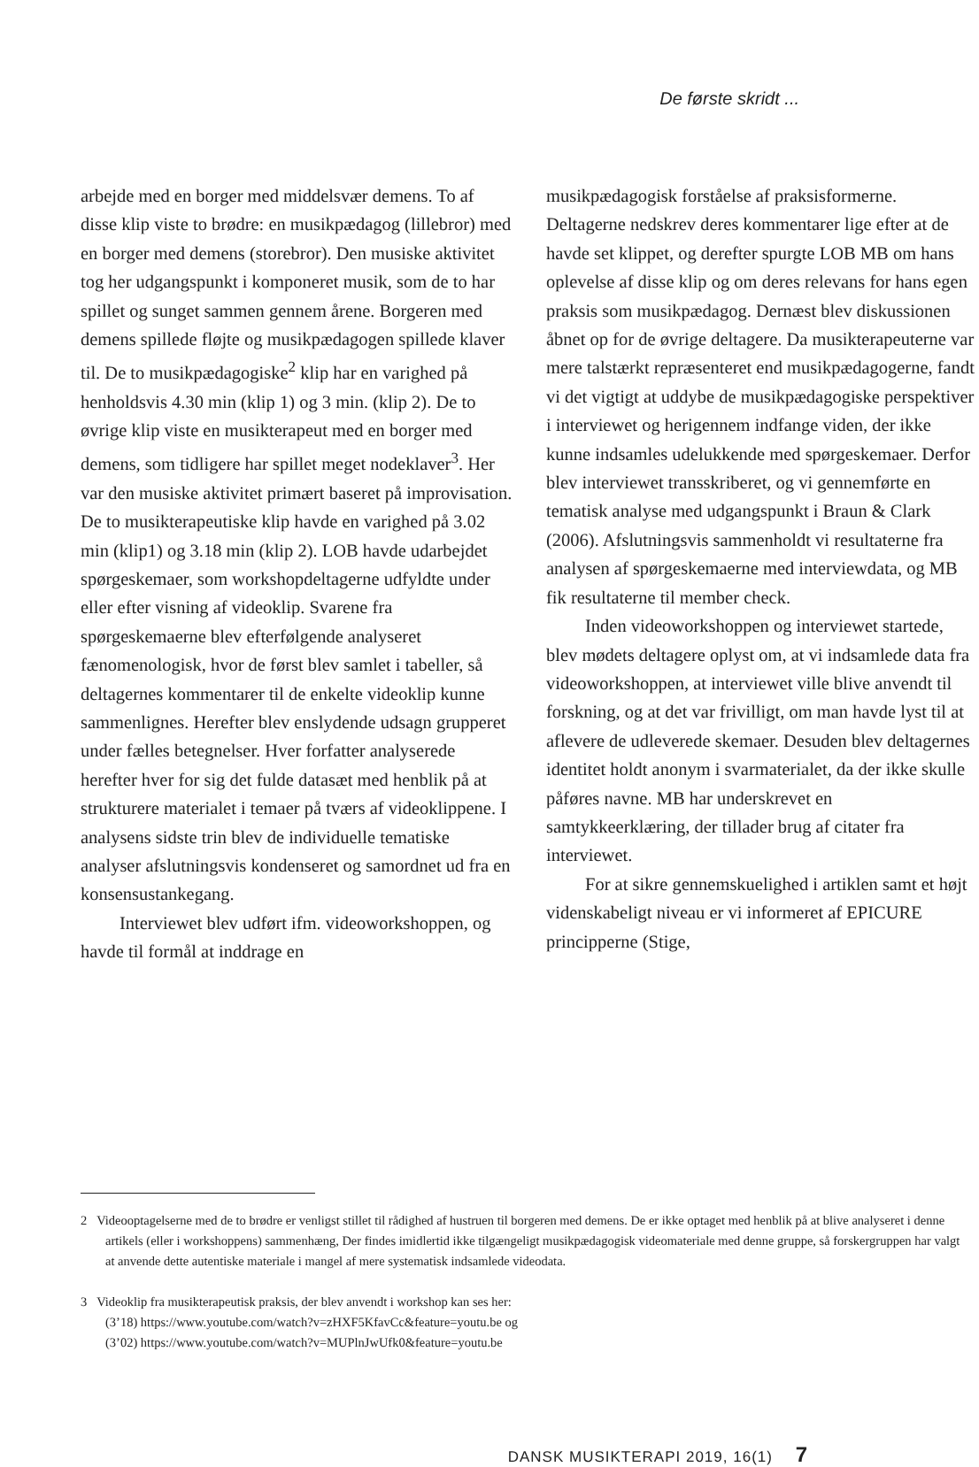De første skridt ...
arbejde med en borger med middelsvær demens. To af disse klip viste to brødre: en musikpædagog (lillebror) med en borger med demens (storebror). Den musiske aktivitet tog her udgangspunkt i komponeret musik, som de to har spillet og sunget sammen gennem årene. Borgeren med demens spillede fløjte og musikpædagogen spillede klaver til. De to musikpædagogiske<sup>2</sup> klip har en varighed på henholdsvis 4.30 min (klip 1) og 3 min. (klip 2). De to øvrige klip viste en musikterapeut med en borger med demens, som tidligere har spillet meget nodeklaver<sup>3</sup>. Her var den musiske aktivitet primært baseret på improvisation. De to musikterapeutiske klip havde en varighed på 3.02 min (klip1) og 3.18 min (klip 2). LOB havde udarbejdet spørgeskemaer, som workshopdeltagerne udfyldte under eller efter visning af videoklip. Svarene fra spørgeskemaerne blev efterfølgende analyseret fænomenologisk, hvor de først blev samlet i tabeller, så deltagernes kommentarer til de enkelte videoklip kunne sammenlignes. Herefter blev enslydende udsagn grupperet under fælles betegnelser. Hver forfatter analyserede herefter hver for sig det fulde datasæt med henblik på at strukturere materialet i temaer på tværs af videoklippene. I analysens sidste trin blev de individuelle tematiske analyser afslutningsvis kondenseret og samordnet ud fra en konsensustankegang.
Interviewet blev udført ifm. videoworkshoppen, og havde til formål at inddrage en
musikpædagogisk forståelse af praksisformerne. Deltagerne nedskrev deres kommentarer lige efter at de havde set klippet, og derefter spurgte LOB MB om hans oplevelse af disse klip og om deres relevans for hans egen praksis som musikpædagog. Dernæst blev diskussionen åbnet op for de øvrige deltagere. Da musikterapeuterne var mere talstærkt repræsenteret end musikpædagogerne, fandt vi det vigtigt at uddybe de musikpædagogiske perspektiver i interviewet og herigennem indfange viden, der ikke kunne indsamles udelukkende med spørgeskemaer. Derfor blev interviewet transskriberet, og vi gennemførte en tematisk analyse med udgangspunkt i Braun & Clark (2006). Afslutningsvis sammenholdt vi resultaterne fra analysen af spørgeskemaerne med interviewdata, og MB fik resultaterne til member check.
Inden videoworkshoppen og interviewet startede, blev mødets deltagere oplyst om, at vi indsamlede data fra videoworkshoppen, at interviewet ville blive anvendt til forskning, og at det var frivilligt, om man havde lyst til at aflevere de udleverede skemaer. Desuden blev deltagernes identitet holdt anonym i svarmaterialet, da der ikke skulle påføres navne. MB har underskrevet en samtykkeerklæring, der tillader brug af citater fra interviewet.
For at sikre gennemskuelighed i artiklen samt et højt videnskabeligt niveau er vi informeret af EPICURE principperne (Stige,
2 Videooptagelserne med de to brødre er venligst stillet til rådighed af hustruen til borgeren med demens. De er ikke optaget med henblik på at blive analyseret i denne artikels (eller i workshoppens) sammenhæng, Der findes imidlertid ikke tilgængeligt musikpædagogisk videomateriale med denne gruppe, så forskergruppen har valgt at anvende dette autentiske materiale i mangel af mere systematisk indsamlede videodata.
3 Videoklip fra musikterapeutisk praksis, der blev anvendt i workshop kan ses her:
(3’18) https://www.youtube.com/watch?v=zHXF5KfavCc&feature=youtu.be og
(3’02) https://www.youtube.com/watch?v=MUPlnJwUfk0&feature=youtu.be
DANSK MUSIKTERAPI 2019, 16(1) 7